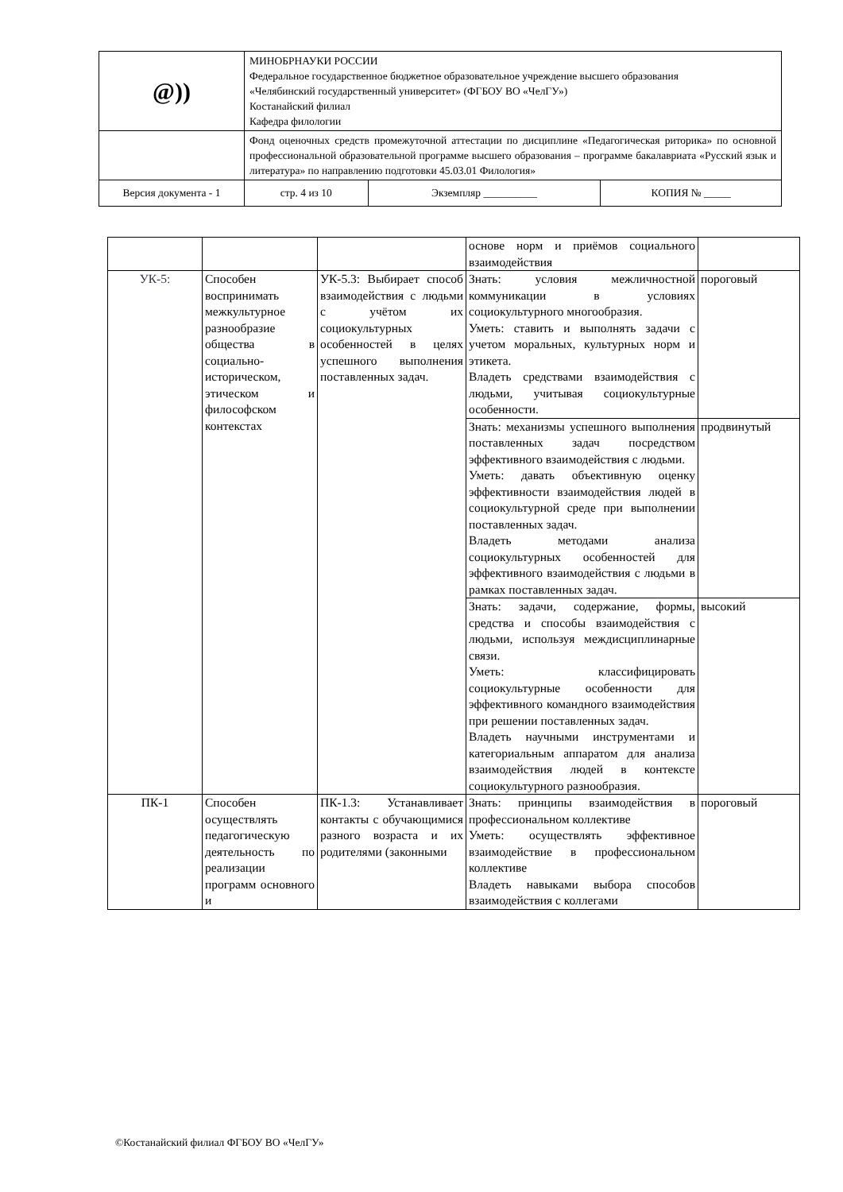| @)) | МИНОБРНАУКИ РОССИИ Федеральное государственное бюджетное образовательное учреждение высшего образования «Челябинский государственный университет» (ФГБОУ ВО «ЧелГУ») Костанайский филиал Кафедра филологии | | |
| | Фонд оценочных средств промежуточной аттестации по дисциплине «Педагогическая риторика» по основной профессиональной образовательной программе высшего образования – программе бакалавриата «Русский язык и литература» по направлению подготовки 45.03.01 Филология» | | |
| Версия документа - 1 | стр. 4 из 10 | Экземпляр __________ | КОПИЯ № _____ |
| | | | основе норм и приёмов социального взаимодействия | |
| УК-5: | Способен воспринимать межкультурное разнообразие общества в социально-историческом, этическом и философском контекстах | УК-5.3: Выбирает способ взаимодействия с людьми с учётом их социокультурных особенностей в целях успешного выполнения поставленных задач. | Знать: условия межличностной коммуникации в условиях социокультурного многообразия. Уметь: ставить и выполнять задачи с учетом моральных, культурных норм и этикета. Владеть средствами взаимодействия с людьми, учитывая социокультурные особенности. | пороговый |
| | | | Знать: механизмы успешного выполнения поставленных задач посредством эффективного взаимодействия с людьми. Уметь: давать объективную оценку эффективности взаимодействия людей в социокультурной среде при выполнении поставленных задач. Владеть методами анализа социокультурных особенностей для эффективного взаимодействия с людьми в рамках поставленных задач. | продвинутый |
| | | | Знать: задачи, содержание, формы, средства и способы взаимодействия с людьми, используя междисциплинарные связи. Уметь: классифицировать социокультурные особенности для эффективного командного взаимодействия при решении поставленных задач. Владеть научными инструментами и категориальным аппаратом для анализа взаимодействия людей в контексте социокультурного разнообразия. | высокий |
| ПК-1 | Способен осуществлять педагогическую деятельность по реализации программ основного и | ПК-1.3: Устанавливает контакты с обучающимися разного возраста и их родителями (законными | Знать: принципы взаимодействия в профессиональном коллективе Уметь: осуществлять эффективное взаимодействие в профессиональном коллективе Владеть навыками выбора способов взаимодействия с коллегами | пороговый |
©Костанайский филиал ФГБОУ ВО «ЧелГУ»